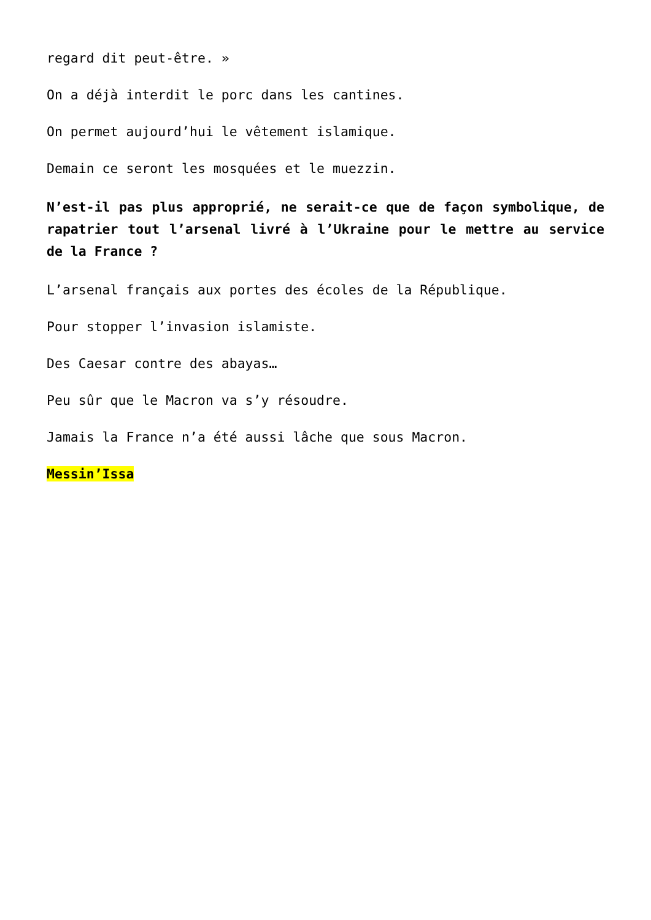regard dit peut-être. »
On a déjà interdit le porc dans les cantines.
On permet aujourd’hui le vêtement islamique.
Demain ce seront les mosquées et le muezzin.
N’est-il pas plus approprié, ne serait-ce que de façon symbolique, de rapatrier tout l’arsenal livré à l’Ukraine pour le mettre au service de la France ?
L’arsenal français aux portes des écoles de la République.
Pour stopper l’invasion islamiste.
Des Caesar contre des abayas…
Peu sûr que le Macron va s’y résoudre.
Jamais la France n’a été aussi lâche que sous Macron.
Messin’Issa